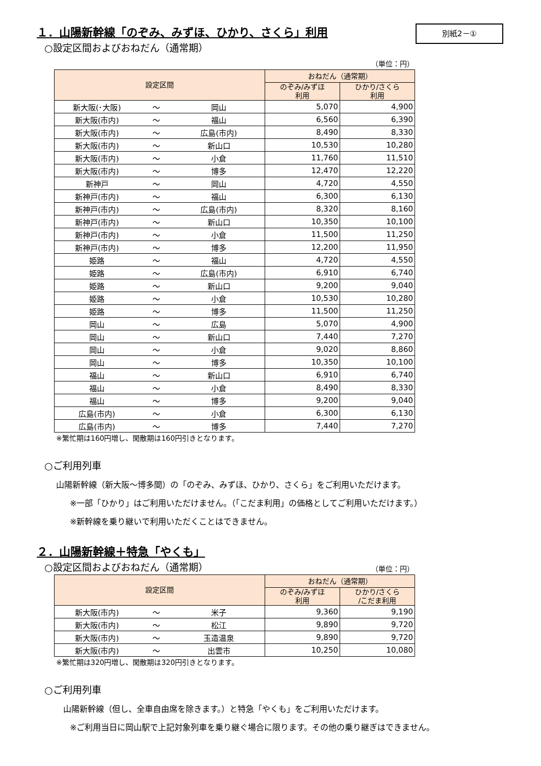１．山陽新幹線「のぞみ、みずほ、ひかり、さくら」利用
別紙2－①
○設定区間およびおねだん（通常期）
（単位：円）
| 設定区間 | | | おねだん（通常期） | |
| --- | --- | --- | --- | --- |
| | | | のぞみ/みずほ 利用 | ひかり/さくら 利用 |
| 新大阪(･大阪) | ～ | 岡山 | 5,070 | 4,900 |
| 新大阪(市内) | ～ | 福山 | 6,560 | 6,390 |
| 新大阪(市内) | ～ | 広島(市内) | 8,490 | 8,330 |
| 新大阪(市内) | ～ | 新山口 | 10,530 | 10,280 |
| 新大阪(市内) | ～ | 小倉 | 11,760 | 11,510 |
| 新大阪(市内) | ～ | 博多 | 12,470 | 12,220 |
| 新神戸 | ～ | 岡山 | 4,720 | 4,550 |
| 新神戸(市内) | ～ | 福山 | 6,300 | 6,130 |
| 新神戸(市内) | ～ | 広島(市内) | 8,320 | 8,160 |
| 新神戸(市内) | ～ | 新山口 | 10,350 | 10,100 |
| 新神戸(市内) | ～ | 小倉 | 11,500 | 11,250 |
| 新神戸(市内) | ～ | 博多 | 12,200 | 11,950 |
| 姫路 | ～ | 福山 | 4,720 | 4,550 |
| 姫路 | ～ | 広島(市内) | 6,910 | 6,740 |
| 姫路 | ～ | 新山口 | 9,200 | 9,040 |
| 姫路 | ～ | 小倉 | 10,530 | 10,280 |
| 姫路 | ～ | 博多 | 11,500 | 11,250 |
| 岡山 | ～ | 広島 | 5,070 | 4,900 |
| 岡山 | ～ | 新山口 | 7,440 | 7,270 |
| 岡山 | ～ | 小倉 | 9,020 | 8,860 |
| 岡山 | ～ | 博多 | 10,350 | 10,100 |
| 福山 | ～ | 新山口 | 6,910 | 6,740 |
| 福山 | ～ | 小倉 | 8,490 | 8,330 |
| 福山 | ～ | 博多 | 9,200 | 9,040 |
| 広島(市内) | ～ | 小倉 | 6,300 | 6,130 |
| 広島(市内) | ～ | 博多 | 7,440 | 7,270 |
※繁忙期は160円増し、閑散期は160円引きとなります。
○ご利用列車
山陽新幹線（新大阪～博多間）の「のぞみ、みずほ、ひかり、さくら」をご利用いただけます。
※一部「ひかり」はご利用いただけません。（「こだま利用」の価格としてご利用いただけます。）
※新幹線を乗り継いで利用いただくことはできません。
２．山陽新幹線＋特急「やくも」
○設定区間およびおねだん（通常期）
（単位：円）
| 設定区間 | | | おねだん（通常期） | |
| --- | --- | --- | --- | --- |
| | | | のぞみ/みずほ 利用 | ひかり/さくら /こだま利用 |
| 新大阪(市内) | ～ | 米子 | 9,360 | 9,190 |
| 新大阪(市内) | ～ | 松江 | 9,890 | 9,720 |
| 新大阪(市内) | ～ | 玉造温泉 | 9,890 | 9,720 |
| 新大阪(市内) | ～ | 出雲市 | 10,250 | 10,080 |
※繁忙期は320円増し、閑散期は320円引きとなります。
○ご利用列車
山陽新幹線（但し、全車自由席を除きます。）と特急「やくも」をご利用いただけます。
※ご利用当日に岡山駅で上記対象列車を乗り継ぐ場合に限ります。その他の乗り継ぎはできません。